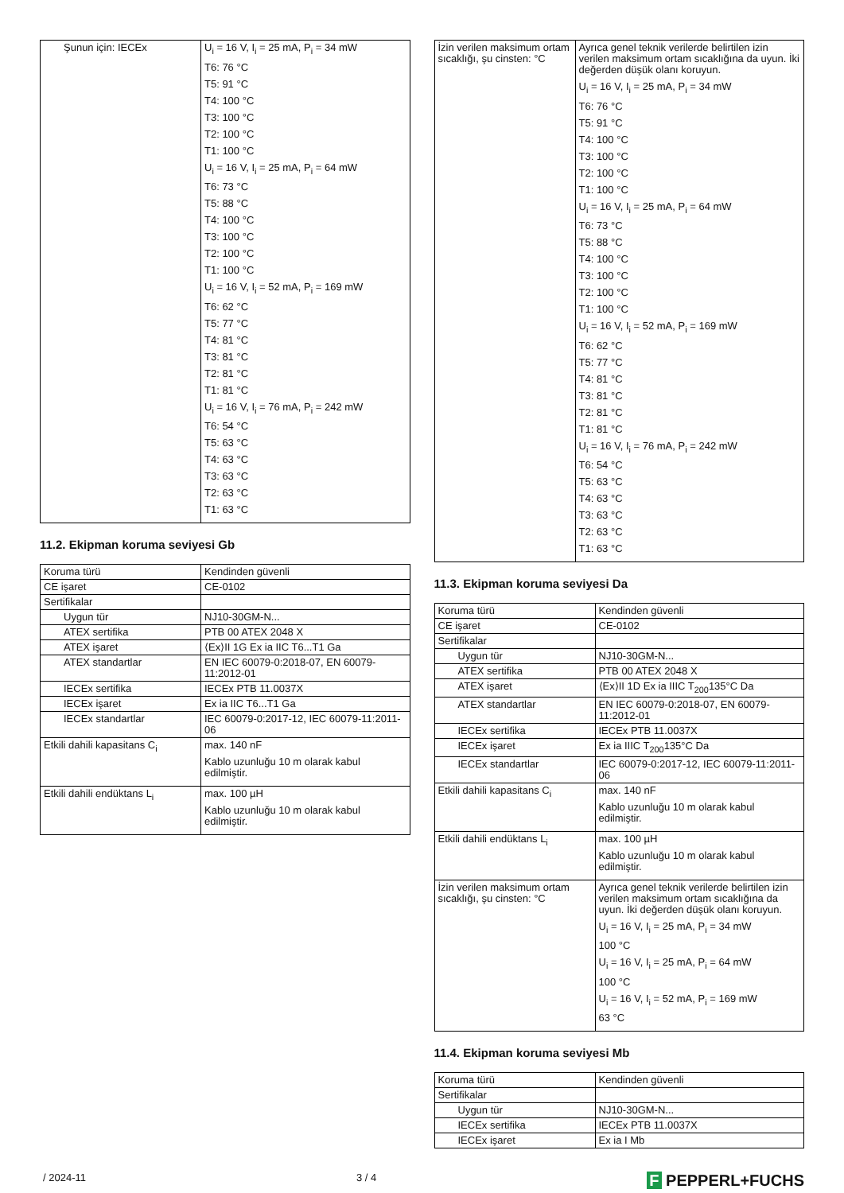| Şunun için: IECEx | U<sub>i</sub> = 16 V, I<sub>i</sub> = 25 mA, P<sub>i</sub> = 34 mW T6: 76 °C T5: 91 °C T4: 100 °C T3: 100 °C T2: 100 °C T1: 100 °C U<sub>i</sub> = 16 V, I<sub>i</sub> = 25 mA, P<sub>i</sub> = 64 mW T6: 73 °C T5: 88 °C T4: 100 °C T3: 100 °C T2: 100 °C T1: 100 °C U<sub>i</sub> = 16 V, I<sub>i</sub> = 52 mA, P<sub>i</sub> = 169 mW T6: 62 °C T5: 77 °C T4: 81 °C T3: 81 °C T2: 81 °C T1: 81 °C U<sub>i</sub> = 16 V, I<sub>i</sub> = 76 mA, P<sub>i</sub> = 242 mW T6: 54 °C T5: 63 °C T4: 63 °C T3: 63 °C T2: 63 °C T1: 63 °C |
11.2. Ekipman koruma seviyesi Gb
| Koruma türü | Kendinden güvenli |
| CE işaret | CE-0102 |
| Sertifikalar | |
| Uygun tür | NJ10-30GM-N... |
| ATEX sertifika | PTB 00 ATEX 2048 X |
| ATEX işaret | ⟨Ex⟩II 1G Ex ia IIC T6...T1 Ga |
| ATEX standartlar | EN IEC 60079-0:2018-07, EN 60079-11:2012-01 |
| IECEx sertifika | IECEx PTB 11.0037X |
| IECEx işaret | Ex ia IIC T6...T1 Ga |
| IECEx standartlar | IEC 60079-0:2017-12, IEC 60079-11:2011-06 |
| Etkili dahili kapasitans C<sub>i</sub> | max. 140 nF Kablo uzunluğu 10 m olarak kabul edilmiştir. |
| Etkili dahili endüktans L<sub>i</sub> | max. 100 µH Kablo uzunluğu 10 m olarak kabul edilmiştir. |
| İzin verilen maksimum ortam sıcaklığı, şu cinsten: °C | Ayrıca genel teknik verilerde belirtilen izin verilen maksimum ortam sıcaklığına da uyun. İki değerden düşük olanı koruyun. U<sub>i</sub> = 16 V, I<sub>i</sub> = 25 mA, P<sub>i</sub> = 34 mW T6: 76 °C T5: 91 °C T4: 100 °C T3: 100 °C T2: 100 °C T1: 100 °C U<sub>i</sub> = 16 V, I<sub>i</sub> = 25 mA, P<sub>i</sub> = 64 mW T6: 73 °C T5: 88 °C T4: 100 °C T3: 100 °C T2: 100 °C T1: 100 °C U<sub>i</sub> = 16 V, I<sub>i</sub> = 52 mA, P<sub>i</sub> = 169 mW T6: 62 °C T5: 77 °C T4: 81 °C T3: 81 °C T2: 81 °C T1: 81 °C U<sub>i</sub> = 16 V, I<sub>i</sub> = 76 mA, P<sub>i</sub> = 242 mW T6: 54 °C T5: 63 °C T4: 63 °C T3: 63 °C T2: 63 °C T1: 63 °C |
11.3. Ekipman koruma seviyesi Da
| Koruma türü | Kendinden güvenli |
| CE işaret | CE-0102 |
| Sertifikalar | |
| Uygun tür | NJ10-30GM-N... |
| ATEX sertifika | PTB 00 ATEX 2048 X |
| ATEX işaret | ⟨Ex⟩II 1D Ex ia IIIC T<sub>200</sub>135°C Da |
| ATEX standartlar | EN IEC 60079-0:2018-07, EN 60079-11:2012-01 |
| IECEx sertifika | IECEx PTB 11.0037X |
| IECEx işaret | Ex ia IIIC T<sub>200</sub>135°C Da |
| IECEx standartlar | IEC 60079-0:2017-12, IEC 60079-11:2011-06 |
| Etkili dahili kapasitans C<sub>i</sub> | max. 140 nF Kablo uzunluğu 10 m olarak kabul edilmiştir. |
| Etkili dahili endüktans L<sub>i</sub> | max. 100 µH Kablo uzunluğu 10 m olarak kabul edilmiştir. |
| İzin verilen maksimum ortam sıcaklığı, şu cinsten: °C | Ayrıca genel teknik verilerde belirtilen izin verilen maksimum ortam sıcaklığına da uyun. İki değerden düşük olanı koruyun. U<sub>i</sub> = 16 V, I<sub>i</sub> = 25 mA, P<sub>i</sub> = 34 mW 100 °C U<sub>i</sub> = 16 V, I<sub>i</sub> = 25 mA, P<sub>i</sub> = 64 mW 100 °C U<sub>i</sub> = 16 V, I<sub>i</sub> = 52 mA, P<sub>i</sub> = 169 mW 63 °C |
11.4. Ekipman koruma seviyesi Mb
| Koruma türü | Kendinden güvenli |
| Sertifikalar | |
| Uygun tür | NJ10-30GM-N... |
| IECEx sertifika | IECEx PTB 11.0037X |
| IECEx işaret | Ex ia I Mb |
/ 2024-11 3 / 4 F PEPPERL+FUCHS